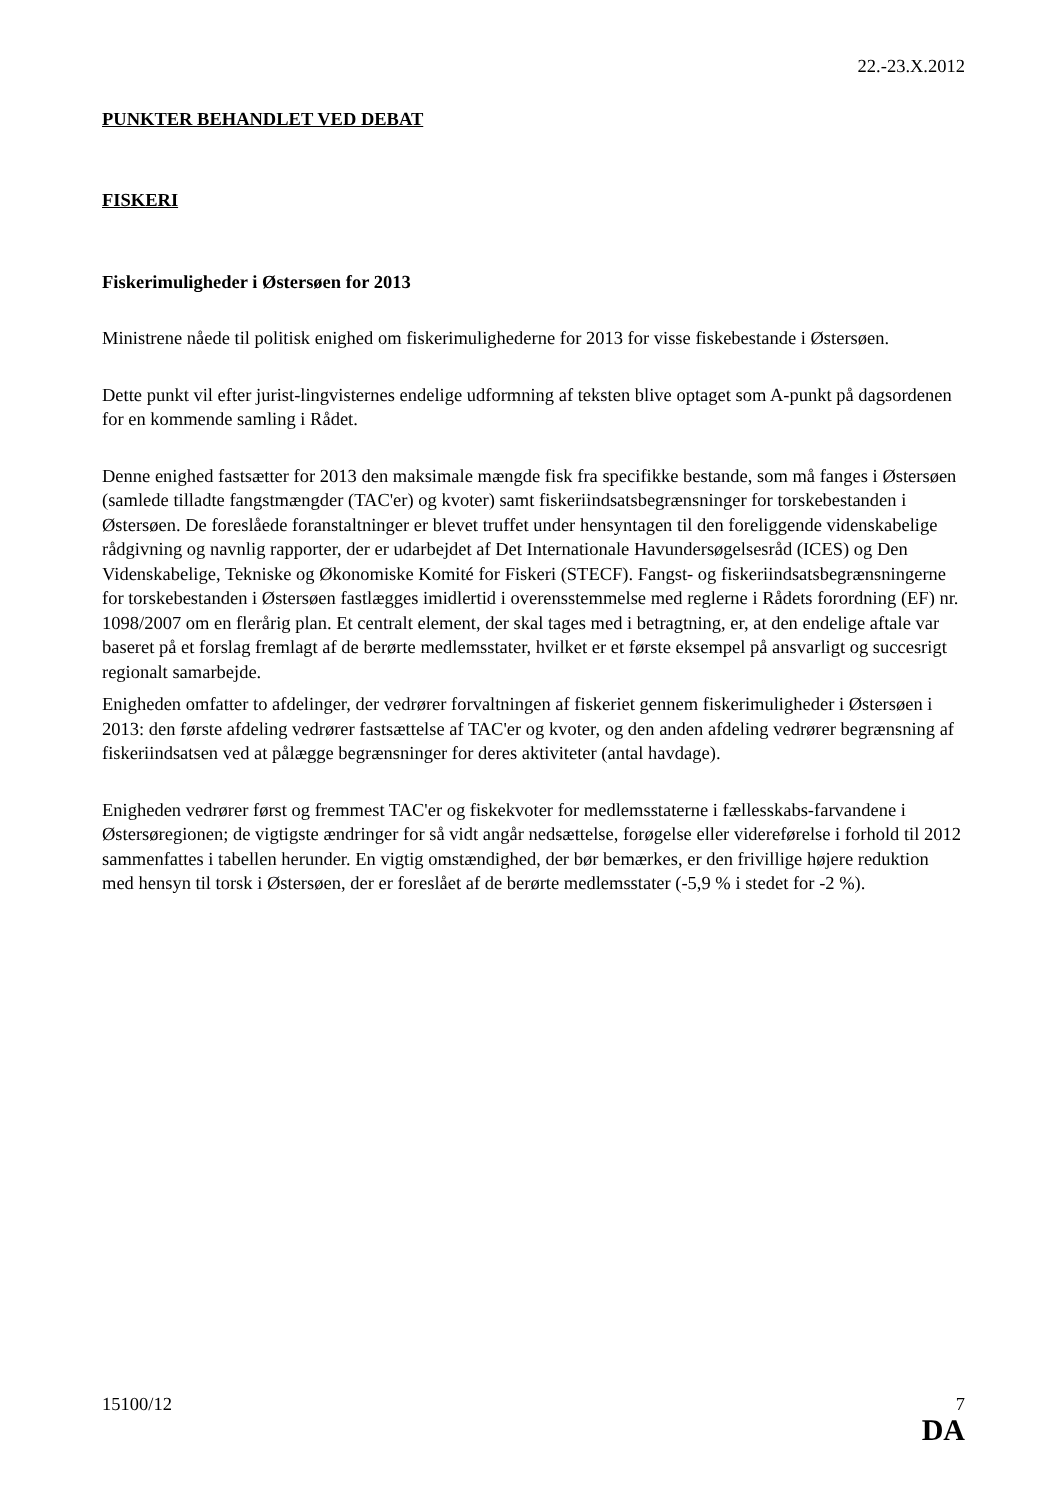22.-23.X.2012
PUNKTER BEHANDLET VED DEBAT
FISKERI
Fiskerimuligheder i Østersøen for 2013
Ministrene nåede til politisk enighed om fiskerimulighederne for 2013 for visse fiskebestande i Østersøen.
Dette punkt vil efter jurist-lingvisternes endelige udformning af teksten blive optaget som A-punkt på dagsordenen for en kommende samling i Rådet.
Denne enighed fastsætter for 2013 den maksimale mængde fisk fra specifikke bestande, som må fanges i Østersøen (samlede tilladte fangstmængder (TAC'er) og kvoter) samt fiskeriindsatsbegrænsninger for torskebestanden i Østersøen. De foreslåede foranstaltninger er blevet truffet under hensyntagen til den foreliggende videnskabelige rådgivning og navnlig rapporter, der er udarbejdet af Det Internationale Havundersøgelsesråd (ICES) og Den Videnskabelige, Tekniske og Økonomiske Komité for Fiskeri (STECF). Fangst- og fiskeriindsatsbegrænsningerne for torskebestanden i Østersøen fastlægges imidlertid i overensstemmelse med reglerne i Rådets forordning (EF) nr. 1098/2007 om en flerårig plan. Et centralt element, der skal tages med i betragtning, er, at den endelige aftale var baseret på et forslag fremlagt af de berørte medlemsstater, hvilket er et første eksempel på ansvarligt og succesrigt regionalt samarbejde.
Enigheden omfatter to afdelinger, der vedrører forvaltningen af fiskeriet gennem fiskerimuligheder i Østersøen i 2013: den første afdeling vedrører fastsættelse af TAC'er og kvoter, og den anden afdeling vedrører begrænsning af fiskeriindsatsen ved at pålægge begrænsninger for deres aktiviteter (antal havdage).
Enigheden vedrører først og fremmest TAC'er og fiskekvoter for medlemsstaterne i fællesskabs-farvandene i Østersøregionen; de vigtigste ændringer for så vidt angår nedsættelse, forøgelse eller videreførelse i forhold til 2012 sammenfattes i tabellen herunder. En vigtig omstændighed, der bør bemærkes, er den frivillige højere reduktion med hensyn til torsk i Østersøen, der er foreslået af de berørte medlemsstater (-5,9 % i stedet for -2 %).
15100/12 7
DA